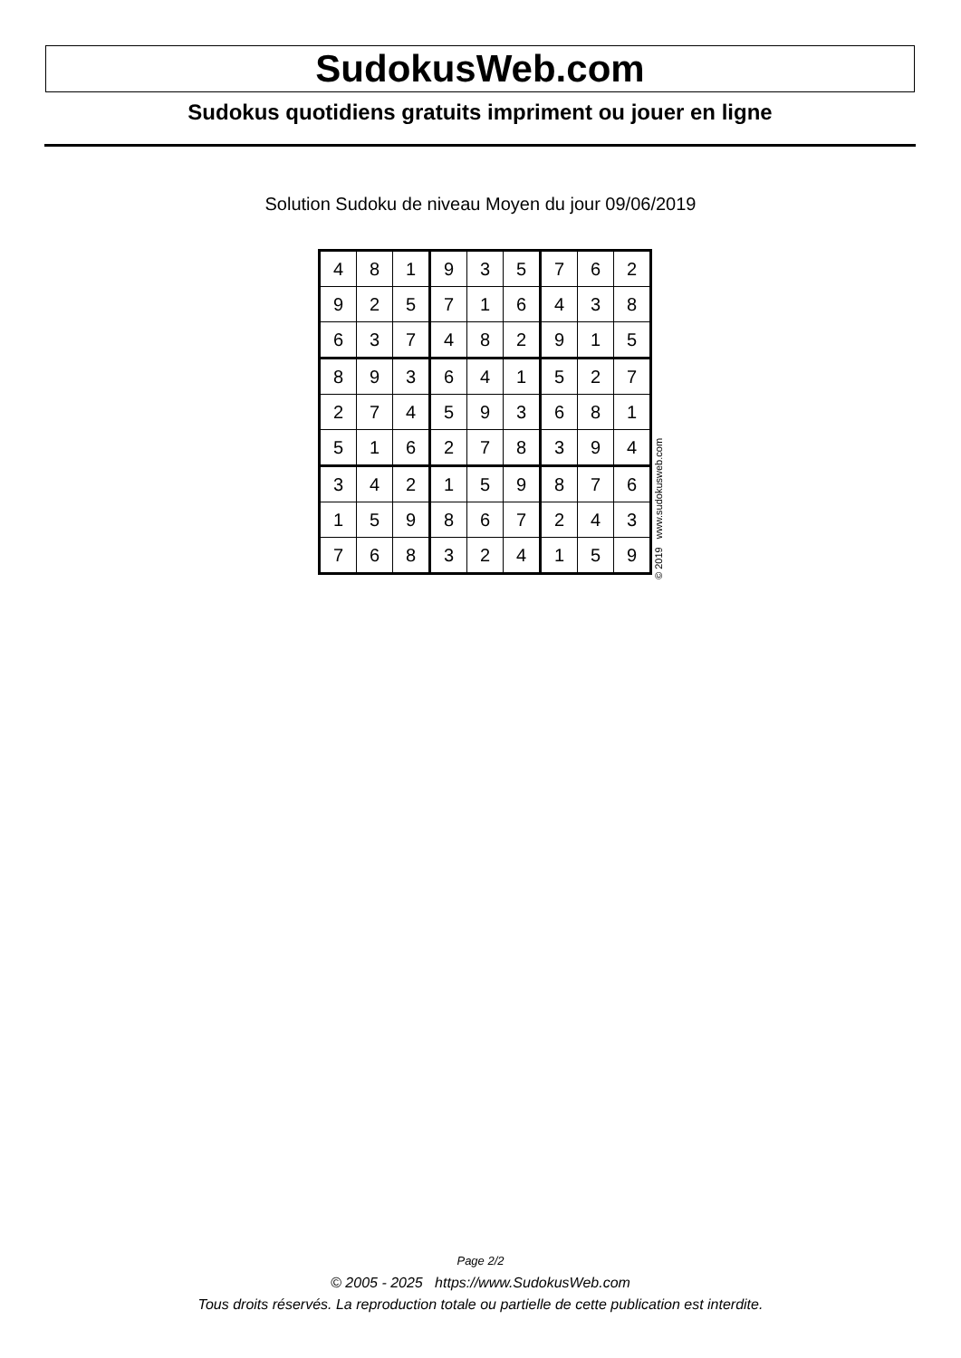SudokusWeb.com
Sudokus quotidiens gratuits impriment ou jouer en ligne
Solution Sudoku de niveau Moyen du jour 09/06/2019
| 4 | 8 | 1 | 9 | 3 | 5 | 7 | 6 | 2 |
| 9 | 2 | 5 | 7 | 1 | 6 | 4 | 3 | 8 |
| 6 | 3 | 7 | 4 | 8 | 2 | 9 | 1 | 5 |
| 8 | 9 | 3 | 6 | 4 | 1 | 5 | 2 | 7 |
| 2 | 7 | 4 | 5 | 9 | 3 | 6 | 8 | 1 |
| 5 | 1 | 6 | 2 | 7 | 8 | 3 | 9 | 4 |
| 3 | 4 | 2 | 1 | 5 | 9 | 8 | 7 | 6 |
| 1 | 5 | 9 | 8 | 6 | 7 | 2 | 4 | 3 |
| 7 | 6 | 8 | 3 | 2 | 4 | 1 | 5 | 9 |
© 2019 www.sudokusweb.com
Page 2/2
© 2005 - 2025 https://www.SudokusWeb.com
Tous droits réservés. La reproduction totale ou partielle de cette publication est interdite.